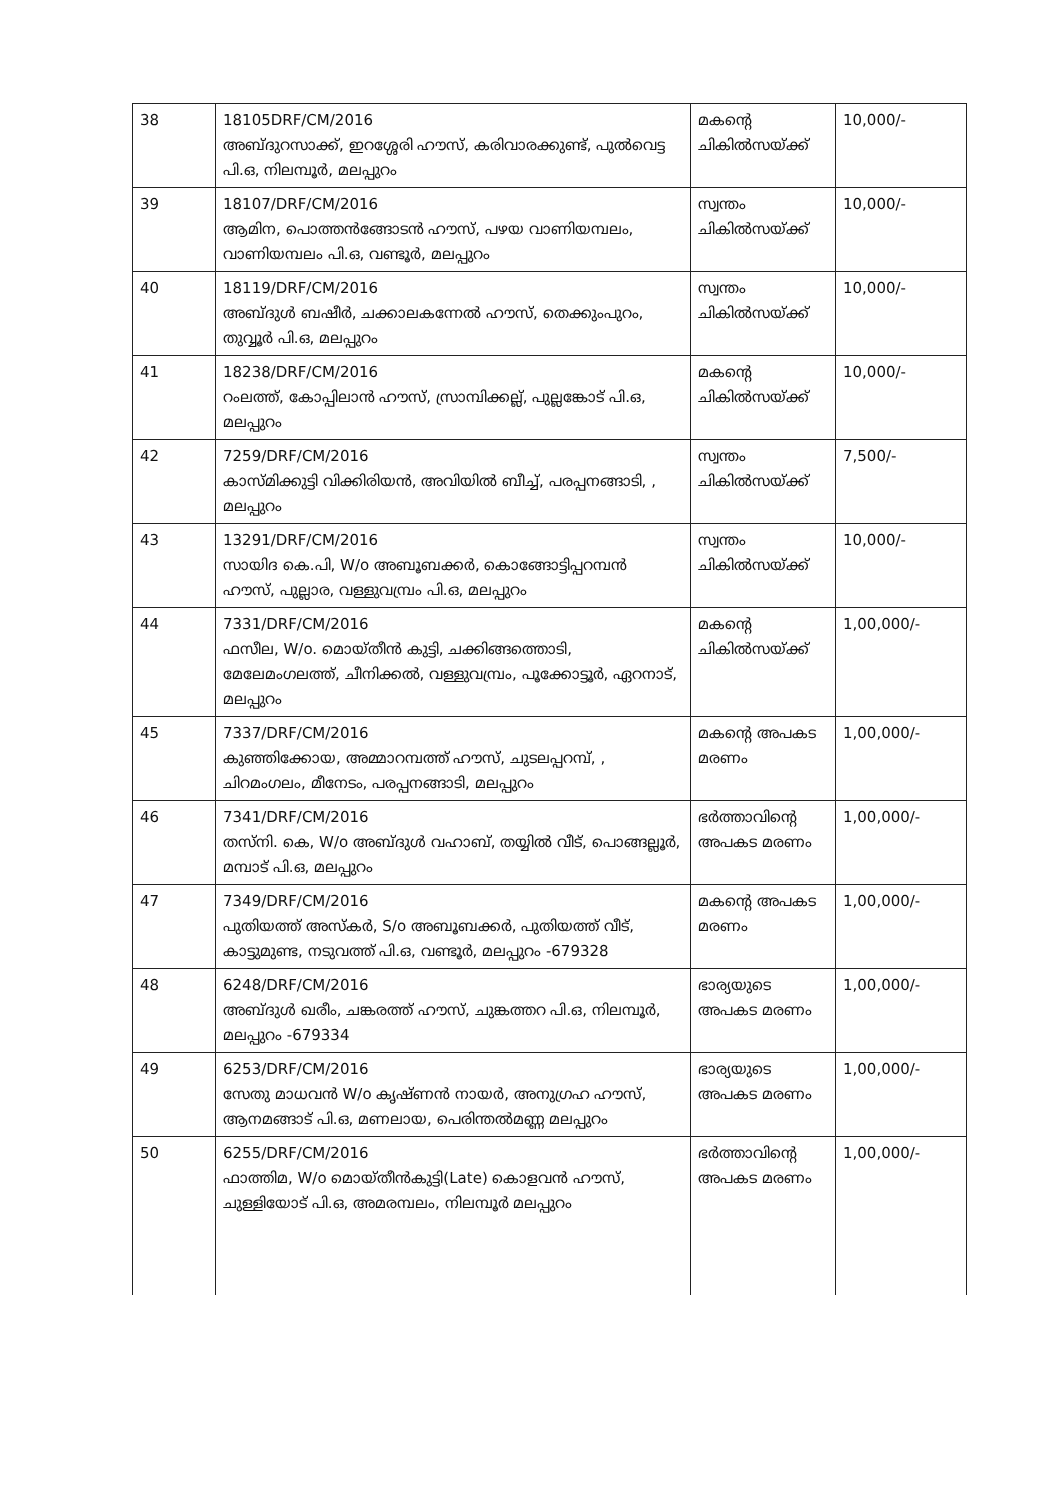| 38 | 18105DRF/CM/2016 അബ്ദുറസാക്ക്, ഇറശ്ശേരി ഹൗസ്, കരിവാരക്കുണ്ട്, പുൽവെട്ട പി.ഒ, നിലമ്പൂർ, മലപ്പുറം | മകന്റെ ചികിൽസയ്ക്ക് | 10,000/- |
| 39 | 18107/DRF/CM/2016 ആമിന, പൊത്തൻങ്ങോടൻ ഹൗസ്, പഴയ വാണിയമ്പലം, വാണിയമ്പലം പി.ഒ, വണ്ടൂർ, മലപ്പുറം | സ്വന്തം ചികിൽസയ്ക്ക് | 10,000/- |
| 40 | 18119/DRF/CM/2016 അബ്ദുൾ ബഷീർ, ചക്കാലകന്നേൽ ഹൗസ്, തെക്കുംപുറം, തുവ്വൂർ പി.ഒ, മലപ്പുറം | സ്വന്തം ചികിൽസയ്ക്ക് | 10,000/- |
| 41 | 18238/DRF/CM/2016 റംലത്ത്, കോപ്പിലാൻ ഹൗസ്, സ്രാമ്പിക്കല്ല്, പുല്ലങ്കോട് പി.ഒ, മലപ്പുറം | മകന്റെ ചികിൽസയ്ക്ക് | 10,000/- |
| 42 | 7259/DRF/CM/2016 കാസ്മിക്കുട്ടി വിക്കിരിയൻ, അവിയിൽ ബീച്ച്, പരപ്പനങ്ങാടി, , മലപ്പുറം | സ്വന്തം ചികിൽസയ്ക്ക് | 7,500/- |
| 43 | 13291/DRF/CM/2016 സായിദ കെ.പി, W/o അബൂബക്കർ, കൊങ്ങോട്ടിപ്പറമ്പൻ ഹൗസ്, പുല്ലാര, വള്ളുവമ്പ്രം പി.ഒ, മലപ്പുറം | സ്വന്തം ചികിൽസയ്ക്ക് | 10,000/- |
| 44 | 7331/DRF/CM/2016 ഫസീല, W/o. മൊയ്തീൻ കുട്ടി, ചക്കിങ്ങത്തൊടി, മേലേമംഗലത്ത്, ചീനിക്കൽ, വള്ളുവമ്പ്രം, പൂക്കോട്ടൂർ, ഏറനാട്, മലപ്പുറം | മകന്റെ ചികിൽസയ്ക്ക് | 1,00,000/- |
| 45 | 7337/DRF/CM/2016 കുഞ്ഞിക്കോയ, അമ്മാറമ്പത്ത് ഹൗസ്, ചുടലപ്പറമ്പ്, , ചിറമംഗലം, മീനേടം, പരപ്പനങ്ങാടി, മലപ്പുറം | മകന്റെ അപകട മരണം | 1,00,000/- |
| 46 | 7341/DRF/CM/2016 തസ്നി. കെ, W/o അബ്ദുൾ വഹാബ്, തയ്യിൽ വീട്, പൊങ്ങല്ലൂർ, മമ്പാട് പി.ഒ, മലപ്പുറം | ഭർത്താവിന്റെ അപകട മരണം | 1,00,000/- |
| 47 | 7349/DRF/CM/2016 പുതിയത്ത് അസ്കർ, S/o അബൂബക്കർ, പുതിയത്ത് വീട്, കാട്ടുമുണ്ട, നടുവത്ത് പി.ഒ, വണ്ടൂർ, മലപ്പുറം -679328 | മകന്റെ അപകട മരണം | 1,00,000/- |
| 48 | 6248/DRF/CM/2016 അബ്ദുൾ ഖരീം, ചങ്കരത്ത് ഹൗസ്, ചുങ്കത്തറ പി.ഒ, നിലമ്പൂർ, മലപ്പുറം -679334 | ഭാര്യയുടെ അപകട മരണം | 1,00,000/- |
| 49 | 6253/DRF/CM/2016 സേതു മാധവൻ W/o കൃഷ്ണൻ നായർ, അനുഗ്രഹ ഹൗസ്, ആനമങ്ങാട് പി.ഒ, മണലായ, പെരിന്തൽമണ്ണ മലപ്പുറം | ഭാര്യയുടെ അപകട മരണം | 1,00,000/- |
| 50 | 6255/DRF/CM/2016 ഫാത്തിമ, W/o മൊയ്തീൻകുട്ടി(Late) കൊളവൻ ഹൗസ്, ചുള്ളിയോട് പി.ഒ, അമരമ്പലം, നിലമ്പൂർ മലപ്പുറം | ഭർത്താവിന്റെ അപകട മരണം | 1,00,000/- |